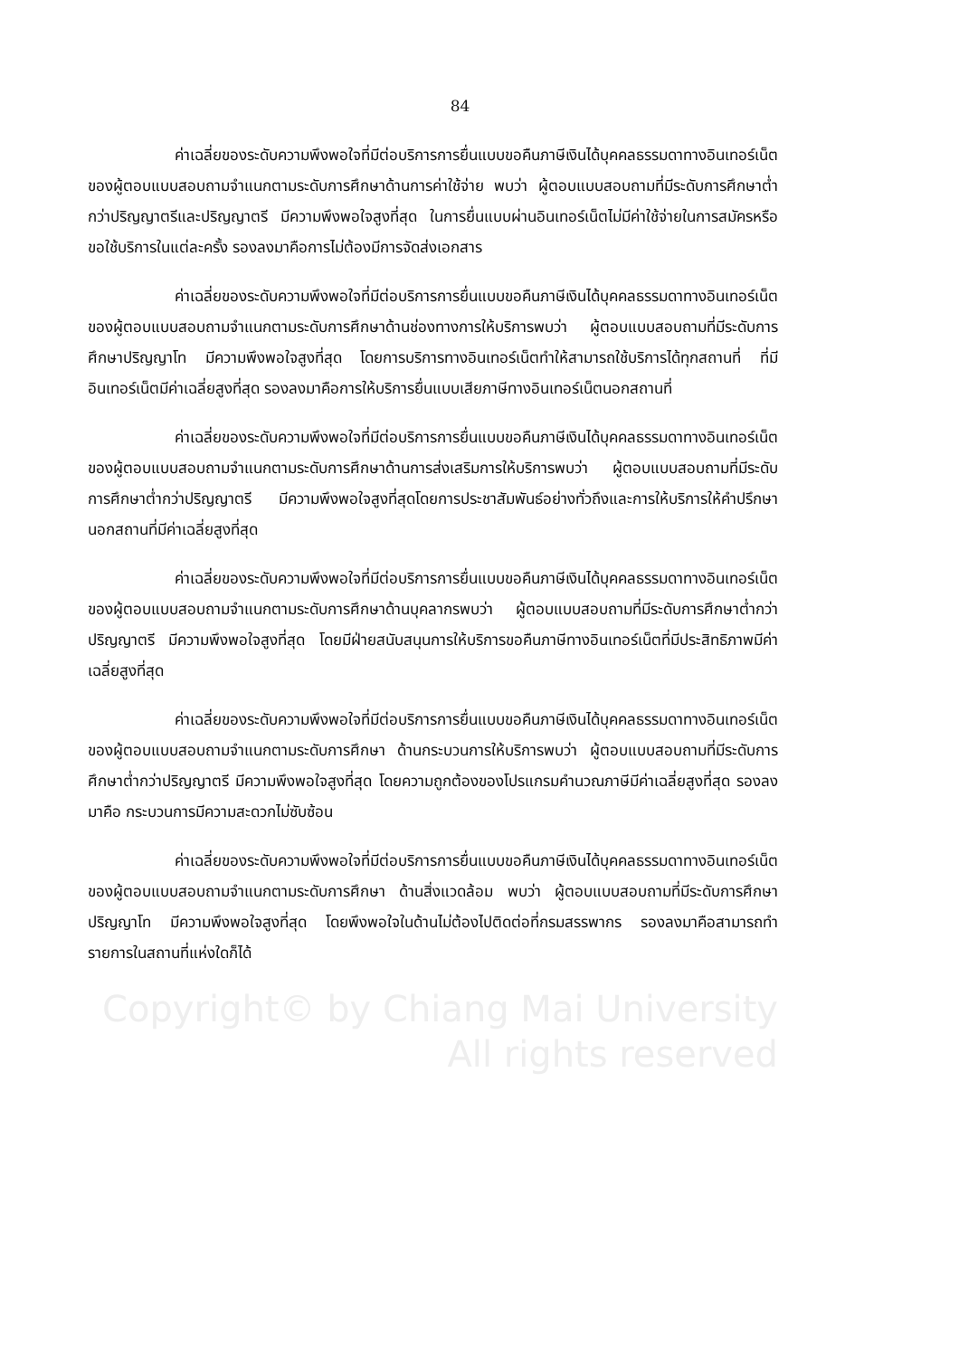84
ค่าเฉลี่ยของระดับความพึงพอใจที่มีต่อบริการการยื่นแบบขอคืนภาษีเงินได้บุคคลธรรมดาทางอินเทอร์เน็ตของผู้ตอบแบบสอบถามจำแนกตามระดับการศึกษาด้านการค่าใช้จ่าย พบว่า ผู้ตอบแบบสอบถามที่มีระดับการศึกษาต่ำกว่าปริญญาตรีและปริญญาตรี มีความพึงพอใจสูงที่สุด ในการยื่นแบบผ่านอินเทอร์เน็ตไม่มีค่าใช้จ่ายในการสมัครหรือขอใช้บริการในแต่ละครั้ง รองลงมาคือการไม่ต้องมีการจัดส่งเอกสาร
ค่าเฉลี่ยของระดับความพึงพอใจที่มีต่อบริการการยื่นแบบขอคืนภาษีเงินได้บุคคลธรรมดาทางอินเทอร์เน็ตของผู้ตอบแบบสอบถามจำแนกตามระดับการศึกษาด้านช่องทางการให้บริการพบว่า ผู้ตอบแบบสอบถามที่มีระดับการศึกษาปริญญาโท มีความพึงพอใจสูงที่สุด โดยการบริการทางอินเทอร์เน็ตทำให้สามารถใช้บริการได้ทุกสถานที่ ที่มีอินเทอร์เน็ตมีค่าเฉลี่ยสูงที่สุด รองลงมาคือการให้บริการยื่นแบบเสียภาษีทางอินเทอร์เน็ตนอกสถานที่
ค่าเฉลี่ยของระดับความพึงพอใจที่มีต่อบริการการยื่นแบบขอคืนภาษีเงินได้บุคคลธรรมดาทางอินเทอร์เน็ตของผู้ตอบแบบสอบถามจำแนกตามระดับการศึกษาด้านการส่งเสริมการให้บริการพบว่า ผู้ตอบแบบสอบถามที่มีระดับการศึกษาต่ำกว่าปริญญาตรี มีความพึงพอใจสูงที่สุดโดยการประชาสัมพันธ์อย่างทั่วถึงและการให้บริการให้คำปรึกษานอกสถานที่มีค่าเฉลี่ยสูงที่สุด
ค่าเฉลี่ยของระดับความพึงพอใจที่มีต่อบริการการยื่นแบบขอคืนภาษีเงินได้บุคคลธรรมดาทางอินเทอร์เน็ตของผู้ตอบแบบสอบถามจำแนกตามระดับการศึกษาด้านบุคลากรพบว่า ผู้ตอบแบบสอบถามที่มีระดับการศึกษาต่ำกว่าปริญญาตรี มีความพึงพอใจสูงที่สุด โดยมีฝ่ายสนับสนุนการให้บริการขอคืนภาษีทางอินเทอร์เน็ตที่มีประสิทธิภาพมีค่าเฉลี่ยสูงที่สุด
ค่าเฉลี่ยของระดับความพึงพอใจที่มีต่อบริการการยื่นแบบขอคืนภาษีเงินได้บุคคลธรรมดาทางอินเทอร์เน็ตของผู้ตอบแบบสอบถามจำแนกตามระดับการศึกษา ด้านกระบวนการให้บริการพบว่า ผู้ตอบแบบสอบถามที่มีระดับการศึกษาต่ำกว่าปริญญาตรี มีความพึงพอใจสูงที่สุด โดยความถูกต้องของโปรแกรมคำนวณภาษีมีค่าเฉลี่ยสูงที่สุด รองลงมาคือ กระบวนการมีความสะดวกไม่ซับซ้อน
ค่าเฉลี่ยของระดับความพึงพอใจที่มีต่อบริการการยื่นแบบขอคืนภาษีเงินได้บุคคลธรรมดาทางอินเทอร์เน็ตของผู้ตอบแบบสอบถามจำแนกตามระดับการศึกษา ด้านสิ่งแวดล้อม พบว่า ผู้ตอบแบบสอบถามที่มีระดับการศึกษาปริญญาโท มีความพึงพอใจสูงที่สุด โดยพึงพอใจในด้านไม่ต้องไปติดต่อที่กรมสรรพากร รองลงมาคือสามารถทำรายการในสถานที่แห่งใดก็ได้
Copyright© by Chiang Mai University
All rights reserved